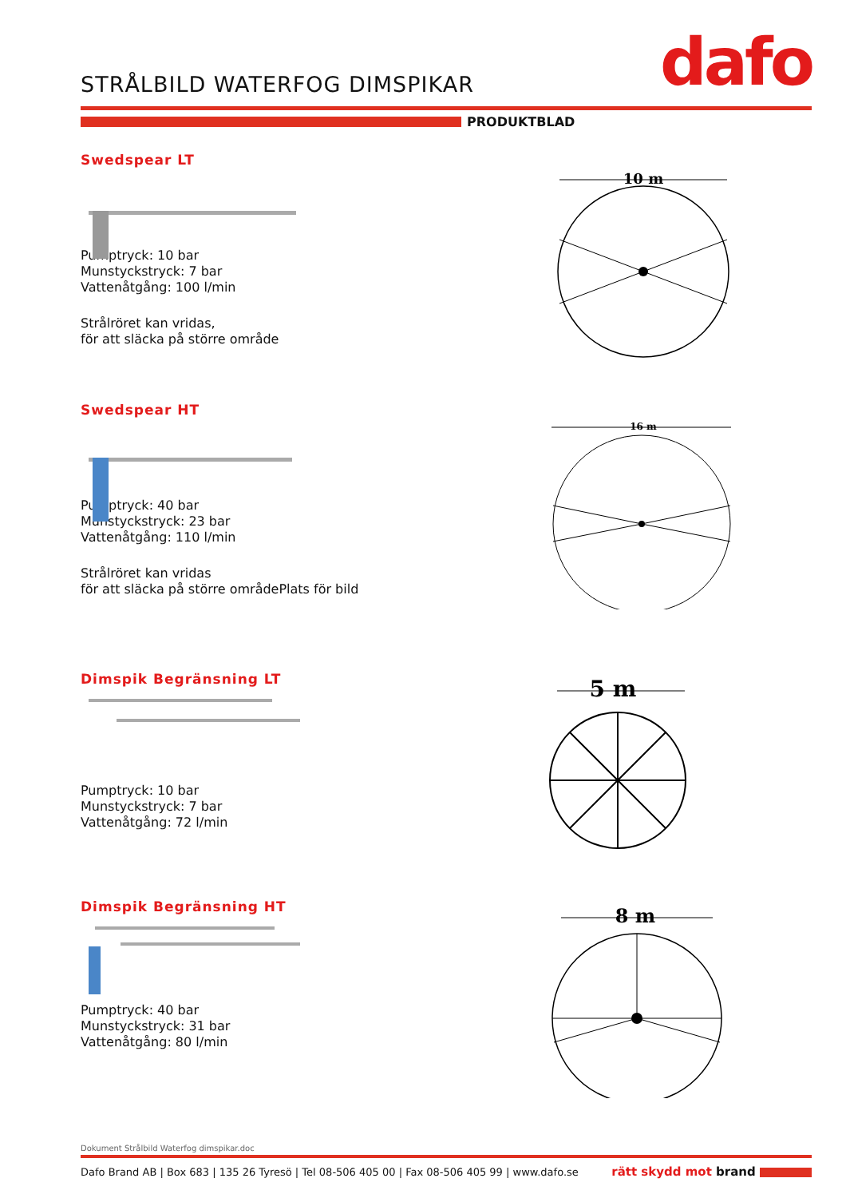STRÅLBILD WATERFOG DIMSPIKAR dafo
PRODUKTBLAD
Swedspear LT
Pumptryck: 10 bar
Munstyckstryck: 7 bar
Vattenåtgång: 100 l/min
Strålröret kan vridas,
för att släcka på större område
10 m
Swedspear HT
Pumptryck: 40 bar
Munstyckstryck: 23 bar
Vattenåtgång: 110 l/min
Strålröret kan vridas
för att släcka på större områdePlats för bild
16 m
Dimspik Begränsning LT
Pumptryck: 10 bar
Munstyckstryck: 7 bar
Vattenåtgång: 72 l/min
5 m
Dimspik Begränsning HT
Pumptryck: 40 bar
Munstyckstryck: 31 bar
Vattenåtgång: 80 l/min
8 m
Dokument Strålbild Waterfog dimspikar.doc
Dafo Brand AB | Box 683 | 135 26 Tyresö | Tel 08-506 405 00 | Fax 08-506 405 99 | www.dafo.se rätt skydd mot brand